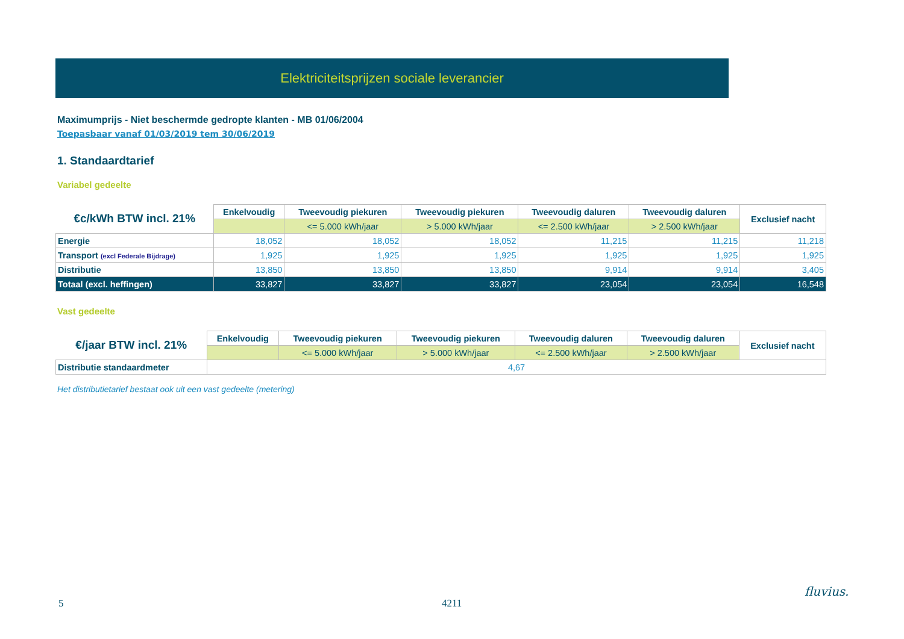Elektriciteitsprijzen sociale leverancier
Maximumprijs - Niet beschermde gedropte klanten - MB 01/06/2004
Toepasbaar vanaf 01/03/2019 tem 30/06/2019
1. Standaardtarief
Variabel gedeelte
| €c/kWh BTW incl. 21% | Enkelvoudig | Tweevoudig piekuren | Tweevoudig piekuren | Tweevoudig daluren | Tweevoudig daluren | Exclusief nacht |
| --- | --- | --- | --- | --- | --- | --- |
| | | <= 5.000 kWh/jaar | > 5.000 kWh/jaar | <= 2.500 kWh/jaar | > 2.500 kWh/jaar | |
| Energie | 18,052 | 18,052 | 18,052 | 11,215 | 11,215 | 11,218 |
| Transport (excl Federale Bijdrage) | 1,925 | 1,925 | 1,925 | 1,925 | 1,925 | 1,925 |
| Distributie | 13,850 | 13,850 | 13,850 | 9,914 | 9,914 | 3,405 |
| Totaal (excl. heffingen) | 33,827 | 33,827 | 33,827 | 23,054 | 23,054 | 16,548 |
Vast gedeelte
| €/jaar BTW incl. 21% | Enkelvoudig | Tweevoudig piekuren | Tweevoudig piekuren | Tweevoudig daluren | Tweevoudig daluren | Exclusief nacht |
| --- | --- | --- | --- | --- | --- | --- |
| | | <= 5.000 kWh/jaar | > 5.000 kWh/jaar | <= 2.500 kWh/jaar | > 2.500 kWh/jaar | |
| Distributie standaardmeter | 4,67 | | | | | |
Het distributietarief bestaat ook uit een vast gedeelte (metering)
5 4211
fluvius.